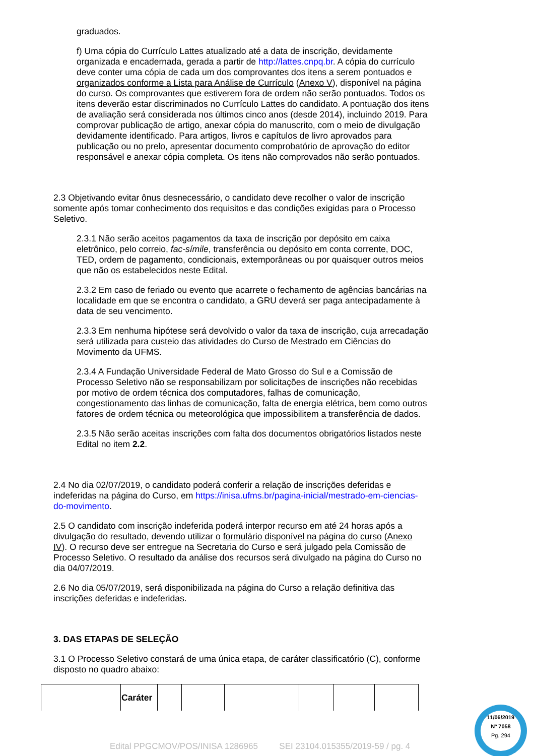graduados.
f) Uma cópia do Currículo Lattes atualizado até a data de inscrição, devidamente organizada e encadernada, gerada a partir de http://lattes.cnpq.br. A cópia do currículo deve conter uma cópia de cada um dos comprovantes dos itens a serem pontuados e organizados conforme a Lista para Análise de Currículo (Anexo V), disponível na página do curso. Os comprovantes que estiverem fora de ordem não serão pontuados. Todos os itens deverão estar discriminados no Currículo Lattes do candidato. A pontuação dos itens de avaliação será considerada nos últimos cinco anos (desde 2014), incluindo 2019. Para comprovar publicação de artigo, anexar cópia do manuscrito, com o meio de divulgação devidamente identificado. Para artigos, livros e capítulos de livro aprovados para publicação ou no prelo, apresentar documento comprobatório de aprovação do editor responsável e anexar cópia completa. Os itens não comprovados não serão pontuados.
2.3 Objetivando evitar ônus desnecessário, o candidato deve recolher o valor de inscrição somente após tomar conhecimento dos requisitos e das condições exigidas para o Processo Seletivo.
2.3.1 Não serão aceitos pagamentos da taxa de inscrição por depósito em caixa eletrônico, pelo correio, fac-símile, transferência ou depósito em conta corrente, DOC, TED, ordem de pagamento, condicionais, extemporâneas ou por quaisquer outros meios que não os estabelecidos neste Edital.
2.3.2 Em caso de feriado ou evento que acarrete o fechamento de agências bancárias na localidade em que se encontra o candidato, a GRU deverá ser paga antecipadamente à data de seu vencimento.
2.3.3 Em nenhuma hipótese será devolvido o valor da taxa de inscrição, cuja arrecadação será utilizada para custeio das atividades do Curso de Mestrado em Ciências do Movimento da UFMS.
2.3.4 A Fundação Universidade Federal de Mato Grosso do Sul e a Comissão de Processo Seletivo não se responsabilizam por solicitações de inscrições não recebidas por motivo de ordem técnica dos computadores, falhas de comunicação, congestionamento das linhas de comunicação, falta de energia elétrica, bem como outros fatores de ordem técnica ou meteorológica que impossibilitem a transferência de dados.
2.3.5 Não serão aceitas inscrições com falta dos documentos obrigatórios listados neste Edital no item 2.2.
2.4 No dia 02/07/2019, o candidato poderá conferir a relação de inscrições deferidas e indeferidas na página do Curso, em https://inisa.ufms.br/pagina-inicial/mestrado-em-ciencias-do-movimento.
2.5 O candidato com inscrição indeferida poderá interpor recurso em até 24 horas após a divulgação do resultado, devendo utilizar o formulário disponível na página do curso (Anexo IV). O recurso deve ser entregue na Secretaria do Curso e será julgado pela Comissão de Processo Seletivo. O resultado da análise dos recursos será divulgado na página do Curso no dia 04/07/2019.
2.6 No dia 05/07/2019, será disponibilizada na página do Curso a relação definitiva das inscrições deferidas e indeferidas.
3. DAS ETAPAS DE SELEÇÃO
3.1 O Processo Seletivo constará de uma única etapa, de caráter classificatório (C), conforme disposto no quadro abaixo:
| | Caráter | | | | | | |
Edital PPGCMOV/POS/INISA 1286965 SEI 23104.015355/2019-59 / pg. 4
11/06/2019
Nº 7058
Pg. 294